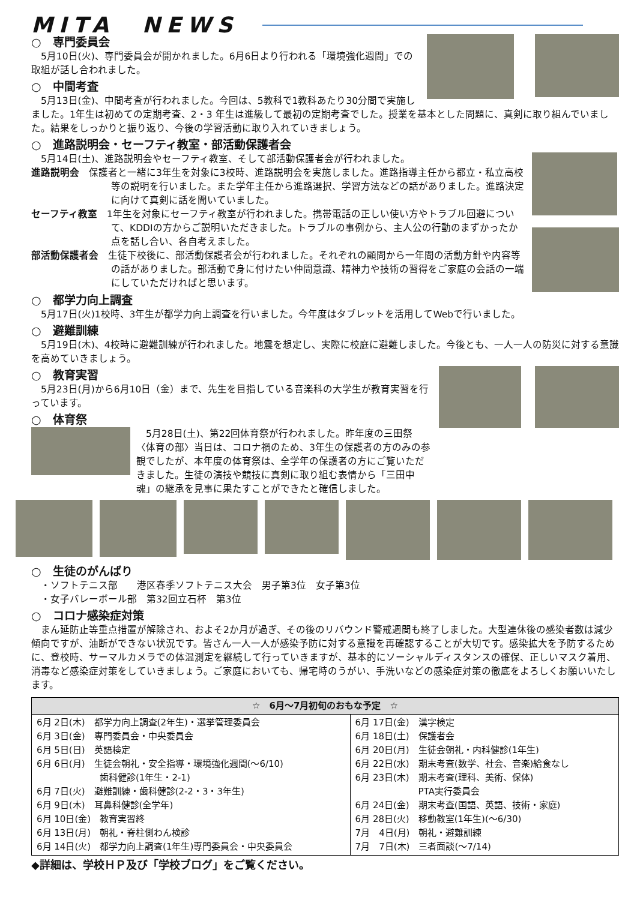MITA　NEWS
○　専門委員会
　5月10日(火)、専門委員会が開かれました。6月6日より行われる「環境強化週間」での取組が話し合われました。
○　中間考査
　5月13日(金)、中間考査が行われました。今回は、5教科で1教科あたり30分間で実施しました。1年生は初めての定期考査、2・3 年生は進級して最初の定期考査でした。授業を基本とした問題に、真剣に取り組んでいました。結果をしっかりと振り返り、今後の学習活動に取り入れていきましょう。
○　進路説明会・セーフティ教室・部活動保護者会
　5月14日(土)、進路説明会やセーフティ教室、そして部活動保護者会が行われました。
進路説明会　保護者と一緒に3年生を対象に3校時、進路説明会を実施しました。進路指導主任から都立・私立高校等の説明を行いました。また学年主任から進路選択、学習方法などの話がありました。進路決定に向けて真剣に話を聞いていました。
セーフティ教室　1年生を対象にセーフティ教室が行われました。携帯電話の正しい使い方やトラブル回避について、KDDIの方からご説明いただきました。トラブルの事例から、主人公の行動のまずかったか点を話し合い、各自考えました。
部活動保護者会　生徒下校後に、部活動保護者会が行われました。それぞれの顧問から一年間の活動方針や内容等の話がありました。部活動で身に付けたい仲間意識、精神力や技術の習得をご家庭の会話の一端にしていただければと思います。
○　都学力向上調査
　5月17日(火)1校時、3年生が都学力向上調査を行いました。今年度はタブレットを活用してWebで行いました。
○　避難訓練
　5月19日(木)、4校時に避難訓練が行われました。地震を想定し、実際に校庭に避難しました。今後とも、一人一人の防災に対する意識を高めていきましょう。
○　教育実習
　5月23日(月)から6月10日（金）まで、先生を目指している音楽科の大学生が教育実習を行っています。
○　体育祭
　5月28日(土)、第22回体育祭が行われました。昨年度の三田祭〈体育の部〉当日は、コロナ禍のため、3年生の保護者の方のみの参観でしたが、本年度の体育祭は、全学年の保護者の方にご覧いただきました。生徒の演技や競技に真剣に取り組む表情から「三田中魂」の継承を見事に果たすことができたと確信しました。
○　生徒のがんばり
　・ソフトテニス部　　港区春季ソフトテニス大会　男子第3位　女子第3位
　・女子バレーボール部　第32回立石杯　第3位
○　コロナ感染症対策
　まん延防止等重点措置が解除され、およそ2か月が過ぎ、その後のリバウンド警戒週間も終了しました。大型連休後の感染者数は減少傾向ですが、油断ができない状況です。皆さん一人一人が感染予防に対する意識を再確認することが大切です。感染拡大を予防するために、登校時、サーマルカメラでの体温測定を継続して行っていきますが、基本的にソーシャルディスタンスの確保、正しいマスク着用、消毒など感染症対策をしていきましょう。ご家庭においても、帰宅時のうがい、手洗いなどの感染症対策の徹底をよろしくお願いいたします。
| ☆ 6月～7月初旬のおもな予定 ☆ | |
| --- | --- |
| 6月 2日(木) 都学力向上調査(2年生)・選挙管理委員会 6月 3日(金) 専門委員会・中央委員会 6月 5日(日) 英語検定 6月 6日(月) 生徒会朝礼・安全指導・環境強化週間(～6/10) 歯科健診(1年生・2-1) 6月 7日(火) 避難訓練・歯科健診(2-2・3・3年生) 6月 9日(木) 耳鼻科健診(全学年) 6月 10日(金) 教育実習終 6月 13日(月) 朝礼・脊柱側わん検診 6月 14日(火) 都学力向上調査(1年生)専門委員会・中央委員会 | 6月 17日(金) 漢字検定 6月 18日(土) 保護者会 6月 20日(月) 生徒会朝礼・内科健診(1年生) 6月 22日(水) 期末考査(数学、社会、音楽)給食なし 6月 23日(木) 期末考査(理科、美術、保体) PTA実行委員会 6月 24日(金) 期末考査(国語、英語、技術・家庭) 6月 28日(火) 移動教室(1年生)(～6/30) 7月 4日(月) 朝礼・避難訓練 7月 7日(木) 三者面談(～7/14) |
◆詳細は、学校ＨＰ及び「学校ブログ」をご覧ください。